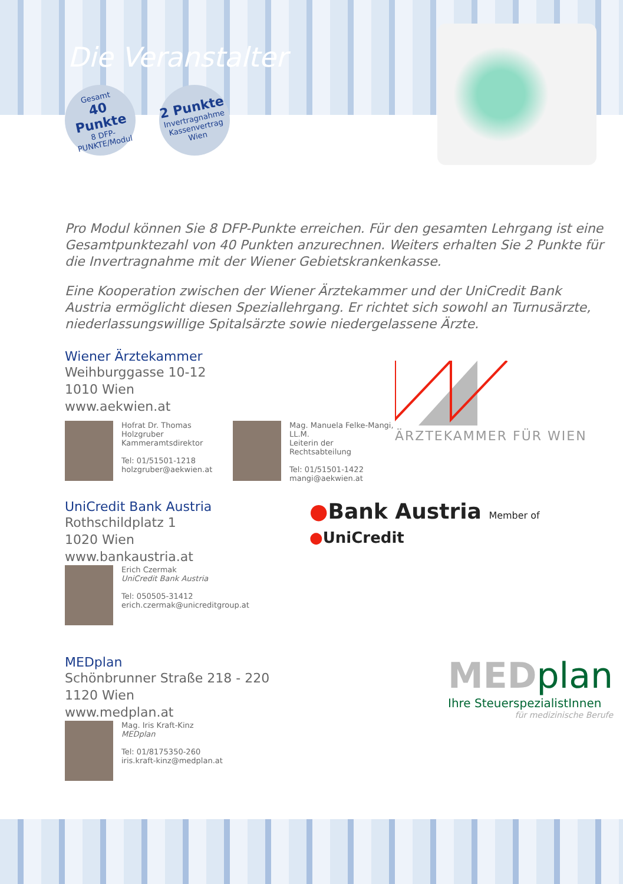Die Veranstalter
Gesamt
40 Punkte
8 DFP-PUNKTE/Modul
2 Punkte
Invertragnahme Kassenvertrag Wien
Pro Modul können Sie 8 DFP-Punkte erreichen. Für den gesamten Lehrgang ist eine Gesamtpunktezahl von 40 Punkten anzurechnen. Weiters erhalten Sie 2 Punkte für die Invertragnahme mit der Wiener Gebietskrankenkasse.
Eine Kooperation zwischen der Wiener Ärztekammer und der UniCredit Bank Austria ermöglicht diesen Speziallehrgang. Er richtet sich sowohl an Turnusärzte, niederlassungswillige Spitalsärzte sowie niedergelassene Ärzte.
Wiener Ärztekammer
Weihburggasse 10-12
1010 Wien
www.aekwien.at
Hofrat Dr. Thomas Holzgruber
Kammeramtsdirektor
Tel: 01/51501-1218
holzgruber@aekwien.at
Mag. Manuela Felke-Mangi, LL.M.
Leiterin der Rechtsabteilung
Tel: 01/51501-1422
mangi@aekwien.at
ÄRZTEKAMMER FÜR WIEN
UniCredit Bank Austria
Rothschildplatz 1
1020 Wien
www.bankaustria.at
Erich Czermak
UniCredit Bank Austria
Tel: 050505-31412
erich.czermak@unicreditgroup.at
●Bank Austria Member of ●UniCredit
MEDplan
Schönbrunner Straße 218 - 220
1120 Wien
www.medplan.at
Mag. Iris Kraft-Kinz
MEDplan
Tel: 01/8175350-260
iris.kraft-kinz@medplan.at
MED plan
Ihre SteuerspezialistInnen
für medizinische Berufe